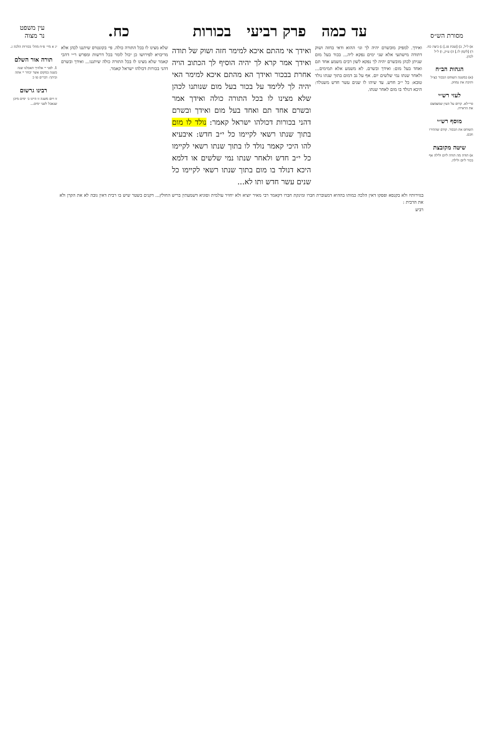מסורת הש״ס
עד כמה פרק רביעי בכורות
כח.
עין משפט
נר מצוה
א) ל״ל, ב) [שבת פג.] ג) ביצה כח. ד) [לקמן לו.] ה) ע״ק, ו) ל״ל לכהן.
הגהות הב״ח
(א) במשנה השוחט הבכור כצ״ל ותיבת את נמחק.
לעזי רש״י
טיי״לא. קרום על העין שמצמצם את הראייה.
מוסף רש״י
השוחט את הבכור. קודם שהתירו חכם.
שיטה מקובצת
א) תודה מה תודה ליום ולילה אף בכור ליום ולילה.
ואידך. למפיק מובשרם יהיה לך וגו׳ ההוא ודאי בחזה ושוק דתודה מישתעי אלא שני ימים נפקא ליה... בכור בעל מום שניתן לכהן מובשרם יהיה לך נפקא לשון רבים משמע אחד תם ואחד בעל מום: ואידך ובשרם. לא משמע אלא תמימים... ולאחר שנתו נמי שלשים יום. אף על גב דמום בתוך שנתו נולד טובא: כל י״ב חדש. עד שיהו לו שנים עשר חדש משנולד: היכא דנולד בו מום לאחר שנתו.
ואידך אי מהתם איכא למימר חזה ושוק של תודה ואידך אמר קרא לך יהיה הוסיף לך הכתוב הויה אחרת בבכור ואידך הא מהתם איכא למימר האי יהיה לך ללימד על בכור בעל מום שנותנו לכהן שלא מצינו לו בכל התורה כולה ואידך אמר ובשרם אחד תם ואחד בעל מום ואידך ובשרם דהני בכורות דכולהו ישראל קאמר: נולד לו מום בתוך שנתו רשאי לקיימו כל י״ב חדש: איבעיא להו היכי קאמר נולד לו בתוך שנתו רשאי לקיימו כל י״ב חדש ולאחר שנתו נמי שלשים או דלמא היכא דנולד בו מום בתוך שנתו רשאי לקיימו כל שנים עשר חדש ותו לא...
שלא מצינו לו בכל התורה כולה. פי׳ בקונטרס שיתננו לכהן אלא מריבויא לפירושו כן יכול לומר בכל דרשות ומפרש ר״י דהכי קאמר שלא מצינו לו בכל התורה כולה שיתננו... ואידך ובשרם דהני בכורות דכולהו ישראל קאמר.
יג א מיי׳ פ״ח מהל׳ בכורות הלכה ג.
תורה אור השלם
1. לפני יי אלהיך תאכלנו שנה בשנה במקום אשר יבחר יי אתה וביתך: דברים טו כ
רבינו גרשום
זו ויום משנה זו היינו ב׳ ימים מיכן שנאכל לשני ימים...
בגזירותיו ולא בקנסא ופסקו דאין הלכה כמותו בההיא דמעוברת חברו ומינקת חברו דקאמר רבי מאיר יוציא ולא יחזיר עולמית וסוגיא דשמעתין בריש החולץ... דקנים בשטר שיש בו רבית דאין גובה לא את הקרן ולא את הרבית :
רביע